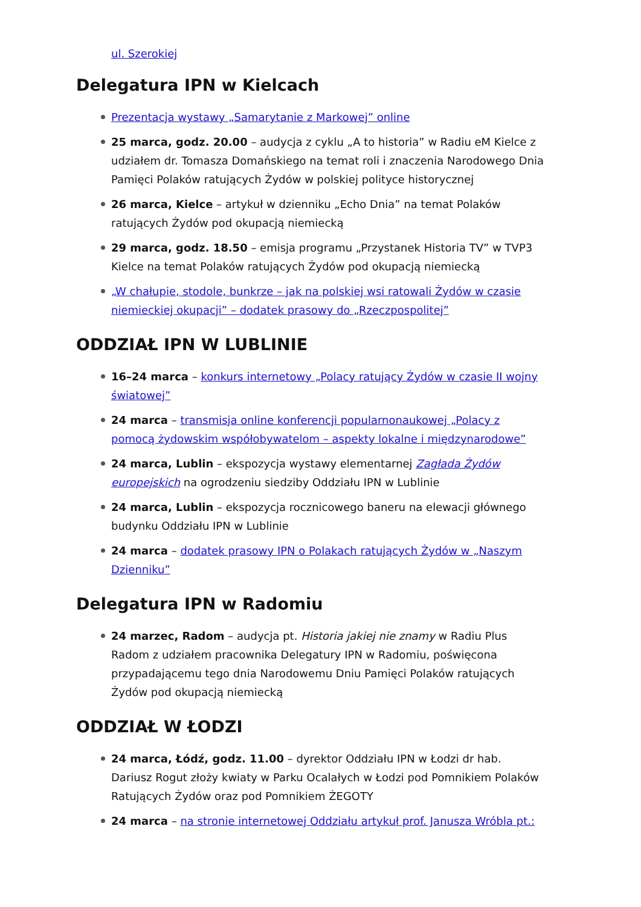ul. Szerokiej
Delegatura IPN w Kielcach
Prezentacja wystawy „Samarytanie z Markowej” online
25 marca, godz. 20.00 – audycja z cyklu „A to historia” w Radiu eM Kielce z udziałem dr. Tomasza Domańskiego na temat roli i znaczenia Narodowego Dnia Pamięci Polaków ratujących Żydów w polskiej polityce historycznej
26 marca, Kielce – artykuł w dzienniku „Echo Dnia” na temat Polaków ratujących Żydów pod okupacją niemiecką
29 marca, godz. 18.50 – emisja programu „Przystanek Historia TV” w TVP3 Kielce na temat Polaków ratujących Żydów pod okupacją niemiecką
„W chałupie, stodole, bunkrze – jak na polskiej wsi ratowali Żydów w czasie niemieckiej okupacji” – dodatek prasowy do „Rzeczpospolitej”
ODDZIAŁ IPN W LUBLINIE
16–24 marca – konkurs internetowy „Polacy ratujący Żydów w czasie II wojny światowej”
24 marca – transmisja online konferencji popularnonaukowej „Polacy z pomocą żydowskim współobywatelom – aspekty lokalne i międzynarodowe”
24 marca, Lublin – ekspozycja wystawy elementarnej Zagłada Żydów europejskich na ogrodzeniu siedziby Oddziału IPN w Lublinie
24 marca, Lublin – ekspozycja rocznicowego baneru na elewacji głównego budynku Oddziału IPN w Lublinie
24 marca – dodatek prasowy IPN o Polakach ratujących Żydów w „Naszym Dzienniku”
Delegatura IPN w Radomiu
24 marzec, Radom – audycja pt. Historia jakiej nie znamy w Radiu Plus Radom z udziałem pracownika Delegatury IPN w Radomiu, poświęcona przypadającemu tego dnia Narodowemu Dniu Pamięci Polaków ratujących Żydów pod okupacją niemiecką
ODDZIAŁ W ŁODZI
24 marca, Łódź, godz. 11.00 – dyrektor Oddziału IPN w Łodzi dr hab. Dariusz Rogut złoży kwiaty w Parku Ocalałych w Łodzi pod Pomnikiem Polaków Ratujących Żydów oraz pod Pomnikiem ŻEGOTY
24 marca – na stronie internetowej Oddziału artykuł prof. Janusza Wróbla pt.: